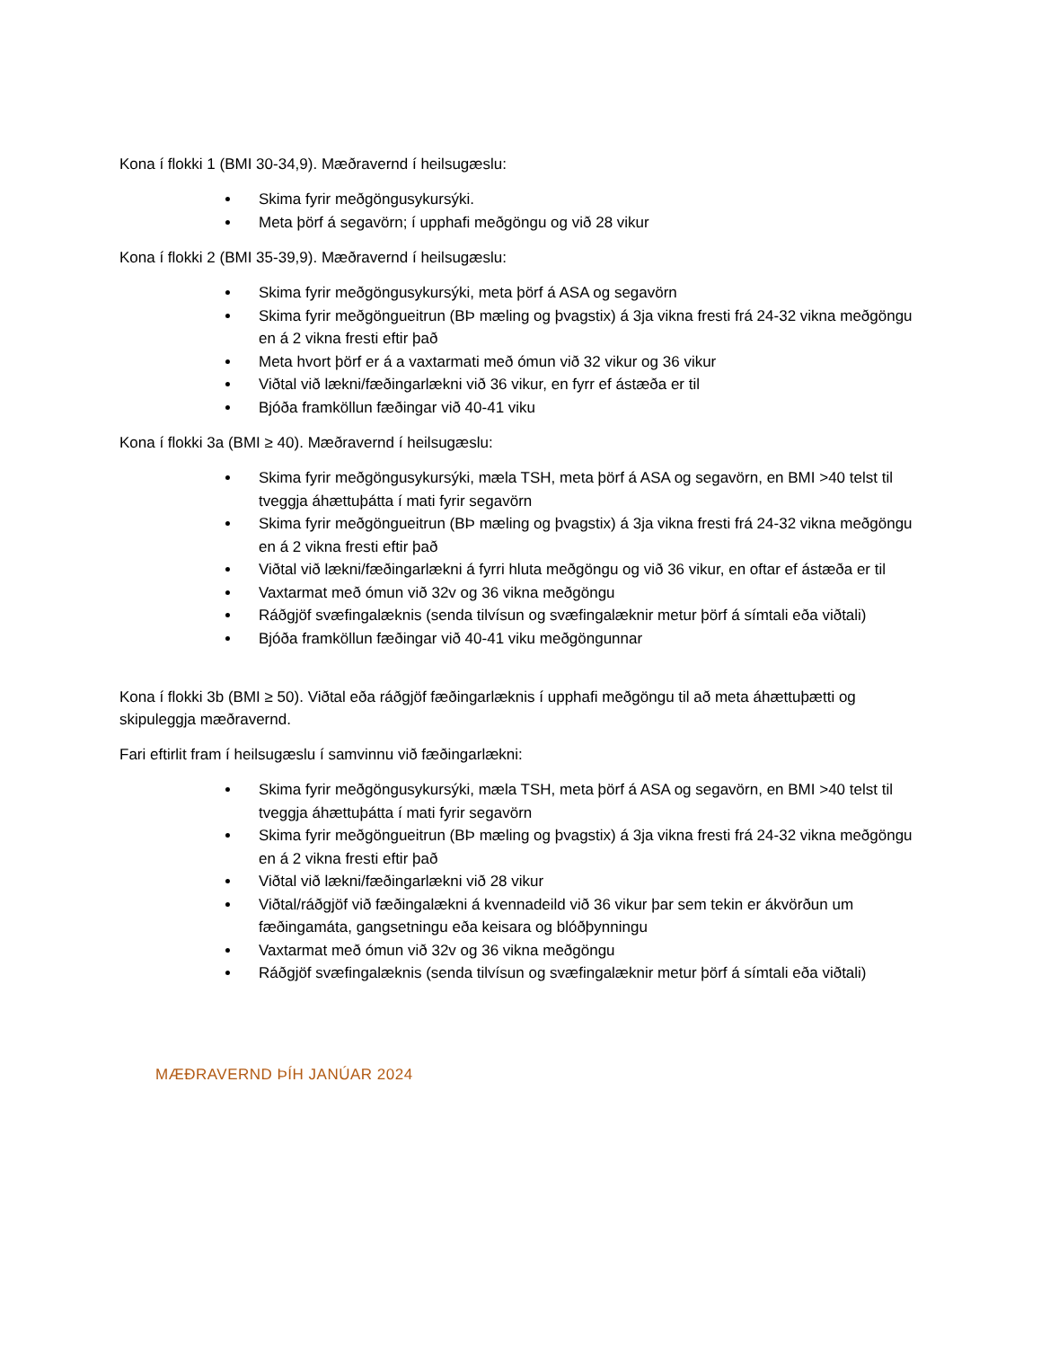Kona í flokki 1 (BMI 30-34,9). Mæðravernd í heilsugæslu:
Skima fyrir meðgöngusykursýki.
Meta þörf á segavörn; í upphafi meðgöngu og við 28 vikur
Kona í flokki 2 (BMI 35-39,9). Mæðravernd í heilsugæslu:
Skima fyrir meðgöngusykursýki, meta þörf á ASA og segavörn
Skima fyrir meðgöngueitrun (BÞ mæling og þvagstix) á 3ja vikna fresti frá 24-32 vikna meðgöngu en á 2 vikna fresti eftir það
Meta hvort þörf er á a vaxtarmati með ómun við 32 vikur og 36 vikur
Viðtal við lækni/fæðingarlækni við 36 vikur, en fyrr ef ástæða er til
Bjóða framköllun fæðingar við 40-41 viku
Kona í flokki 3a (BMI ≥ 40). Mæðravernd í heilsugæslu:
Skima fyrir meðgöngusykursýki, mæla TSH, meta þörf á ASA og segavörn, en BMI >40 telst til tveggja áhættuþátta í mati fyrir segavörn
Skima fyrir meðgöngueitrun (BÞ mæling og þvagstix) á 3ja vikna fresti frá 24-32 vikna meðgöngu en á 2 vikna fresti eftir það
Viðtal við lækni/fæðingarlækni á fyrri hluta meðgöngu og við 36 vikur, en oftar ef ástæða er til
Vaxtarmat með ómun við 32v og 36 vikna meðgöngu
Ráðgjöf svæfingalæknis (senda tilvísun og svæfingalæknir metur þörf á símtali eða viðtali)
Bjóða framköllun fæðingar við 40-41 viku meðgöngunnar
Kona í flokki 3b (BMI ≥ 50). Viðtal eða ráðgjöf fæðingarlæknis í upphafi meðgöngu til að meta áhættuþætti og skipuleggja mæðravernd.
Fari eftirlit fram í heilsugæslu í samvinnu við fæðingarlækni:
Skima fyrir meðgöngusykursýki, mæla TSH, meta þörf á ASA og segavörn, en BMI >40 telst til tveggja áhættuþátta í mati fyrir segavörn
Skima fyrir meðgöngueitrun (BÞ mæling og þvagstix) á 3ja vikna fresti frá 24-32 vikna meðgöngu en á 2 vikna fresti eftir það
Viðtal við lækni/fæðingarlækni við 28 vikur
Viðtal/ráðgjöf við fæðingalækni á kvennadeild við 36 vikur þar sem tekin er ákvörðun um fæðingamáta, gangsetningu eða keisara og blóðþynningu
Vaxtarmat með ómun við 32v og 36 vikna meðgöngu
Ráðgjöf svæfingalæknis (senda tilvísun og svæfingalæknir metur þörf á símtali eða viðtali)
MÆÐRAVERND ÞÍH JANÚAR 2024